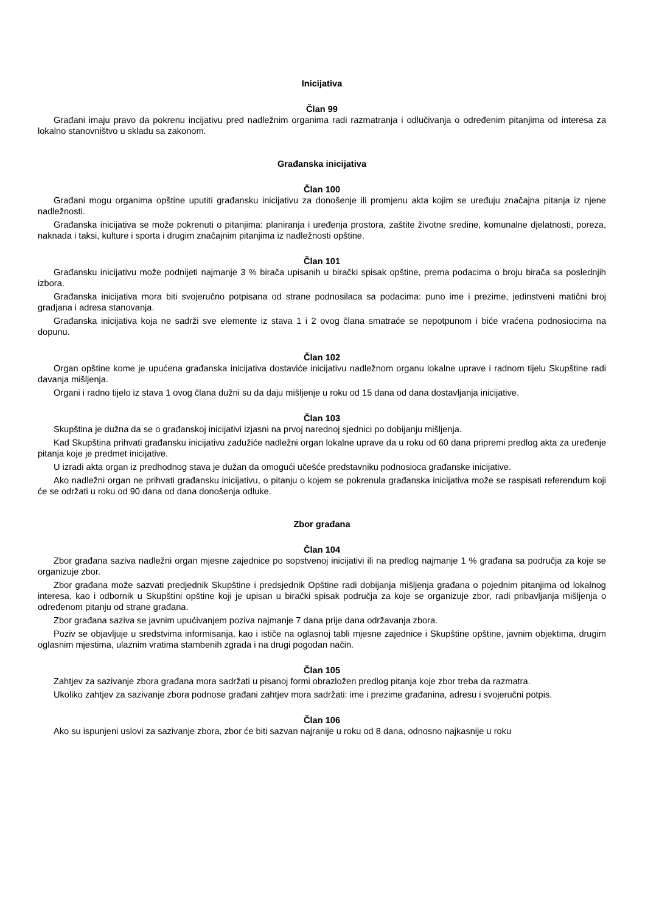Inicijativa
Član 99
Građani imaju pravo da pokrenu incijativu pred nadležnim organima radi razmatranja i odlučivanja o određenim pitanjima od interesa za lokalno stanovništvo u skladu sa zakonom.
Građanska inicijativa
Član 100
Građani mogu organima opštine uputiti građansku inicijativu za donošenje ili promjenu akta kojim se uređuju značajna pitanja iz njene nadležnosti.
Građanska inicijativa se može pokrenuti o pitanjima: planiranja i uređenja prostora, zaštite životne sredine, komunalne djelatnosti, poreza, naknada i taksi, kulture i sporta i drugim značajnim pitanjima iz nadležnosti opštine.
Član 101
Građansku inicijativu može podnijeti najmanje 3 % birača upisanih u birački spisak opštine, prema podacima o broju birača sa poslednjih izbora.
Građanska inicijativa mora biti svojeručno potpisana od strane podnosilaca sa podacima: puno ime i prezime, jedinstveni matični broj gradjana i adresa stanovanja.
Građanska inicijativa koja ne sadrži sve elemente iz stava 1 i 2 ovog člana smatraće se nepotpunom i biće vraćena podnosiocima na dopunu.
Član 102
Organ opštine kome je upućena građanska inicijativa dostaviće inicijativu nadležnom organu lokalne uprave i radnom tijelu Skupštine radi davanja mišljenja.
Organi i radno tijelo iz stava 1 ovog člana dužni su da daju mišljenje u roku od 15 dana od dana dostavljanja inicijative.
Član 103
Skupština je dužna da se o građanskoj inicijativi izjasni na prvoj narednoj sjednici po dobijanju mišljenja.
Kad Skupština prihvati građansku inicijativu zadužiće nadležni organ lokalne uprave da u roku od 60 dana pripremi predlog akta za uređenje pitanja koje je predmet inicijative.
U izradi akta organ iz predhodnog stava je dužan da omogući učešće predstavniku podnosioca građanske inicijative.
Ako nadležni organ ne prihvati građansku inicijativu, o pitanju o kojem se pokrenula građanska inicijativa može se raspisati referendum koji će se održati u roku od 90 dana od dana donošenja odluke.
Zbor građana
Član 104
Zbor građana saziva nadležni organ mjesne zajednice po sopstvenoj inicijativi ili na predlog najmanje 1 % građana sa područja za koje se organizuje zbor.
Zbor građana može sazvati predjednik Skupštine i predsjednik Opštine radi dobijanja mišljenja građana o pojednim pitanjima od lokalnog interesa, kao i odbornik u Skupštini opštine koji je upisan u birački spisak područja za koje se organizuje zbor, radi pribavljanja mišljenja o određenom pitanju od strane građana.
Zbor građana saziva se javnim upućivanjem poziva najmanje 7 dana prije dana održavanja zbora.
Poziv se objavljuje u sredstvima informisanja, kao i ističe na oglasnoj tabli mjesne zajednice i Skupštine opštine, javnim objektima, drugim oglasnim mjestima, ulaznim vratima stambenih zgrada i na drugi pogodan način.
Član 105
Zahtjev za sazivanje zbora građana mora sadržati u pisanoj formi obrazložen predlog pitanja koje zbor treba da razmatra.
Ukoliko zahtjev za sazivanje zbora podnose građani zahtjev mora sadržati: ime i prezime građanina, adresu i svojeručni potpis.
Član 106
Ako su ispunjeni uslovi za sazivanje zbora, zbor će biti sazvan najranije u roku od 8 dana, odnosno najkasnije u roku